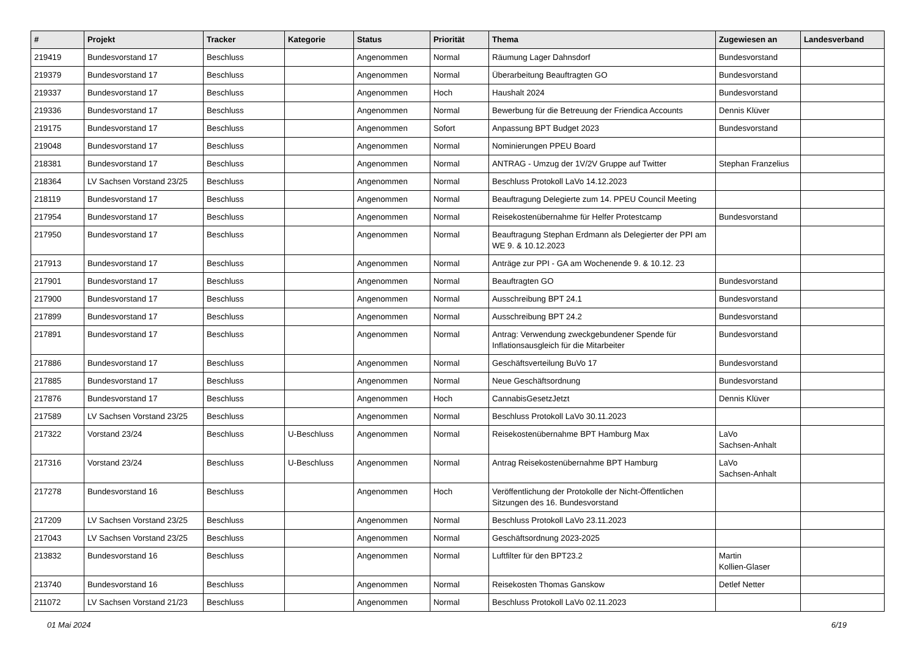| # | Projekt | Tracker | Kategorie | Status | Priorität | Thema | Zugewiesen an | Landesverband |
| --- | --- | --- | --- | --- | --- | --- | --- | --- |
| 219419 | Bundesvorstand 17 | Beschluss | | Angenommen | Normal | Räumung Lager Dahnsdorf | Bundesvorstand | |
| 219379 | Bundesvorstand 17 | Beschluss | | Angenommen | Normal | Überarbeitung Beauftragten GO | Bundesvorstand | |
| 219337 | Bundesvorstand 17 | Beschluss | | Angenommen | Hoch | Haushalt 2024 | Bundesvorstand | |
| 219336 | Bundesvorstand 17 | Beschluss | | Angenommen | Normal | Bewerbung für die Betreuung der Friendica Accounts | Dennis Klüver | |
| 219175 | Bundesvorstand 17 | Beschluss | | Angenommen | Sofort | Anpassung BPT Budget 2023 | Bundesvorstand | |
| 219048 | Bundesvorstand 17 | Beschluss | | Angenommen | Normal | Nominierungen PPEU Board | | |
| 218381 | Bundesvorstand 17 | Beschluss | | Angenommen | Normal | ANTRAG - Umzug der 1V/2V Gruppe auf Twitter | Stephan Franzelius | |
| 218364 | LV Sachsen Vorstand 23/25 | Beschluss | | Angenommen | Normal | Beschluss Protokoll LaVo 14.12.2023 | | |
| 218119 | Bundesvorstand 17 | Beschluss | | Angenommen | Normal | Beauftragung Delegierte zum 14. PPEU Council Meeting | | |
| 217954 | Bundesvorstand 17 | Beschluss | | Angenommen | Normal | Reisekostenübernahme für Helfer Protestcamp | Bundesvorstand | |
| 217950 | Bundesvorstand 17 | Beschluss | | Angenommen | Normal | Beauftragung Stephan Erdmann als Delegierter der PPI am WE 9. & 10.12.2023 | | |
| 217913 | Bundesvorstand 17 | Beschluss | | Angenommen | Normal | Anträge zur PPI - GA am Wochenende 9. & 10.12. 23 | | |
| 217901 | Bundesvorstand 17 | Beschluss | | Angenommen | Normal | Beauftragten GO | Bundesvorstand | |
| 217900 | Bundesvorstand 17 | Beschluss | | Angenommen | Normal | Ausschreibung BPT 24.1 | Bundesvorstand | |
| 217899 | Bundesvorstand 17 | Beschluss | | Angenommen | Normal | Ausschreibung BPT 24.2 | Bundesvorstand | |
| 217891 | Bundesvorstand 17 | Beschluss | | Angenommen | Normal | Antrag: Verwendung zweckgebundener Spende für Inflationsausgleich für die Mitarbeiter | Bundesvorstand | |
| 217886 | Bundesvorstand 17 | Beschluss | | Angenommen | Normal | Geschäftsverteilung BuVo 17 | Bundesvorstand | |
| 217885 | Bundesvorstand 17 | Beschluss | | Angenommen | Normal | Neue Geschäftsordnung | Bundesvorstand | |
| 217876 | Bundesvorstand 17 | Beschluss | | Angenommen | Hoch | CannabisGesetzJetzt | Dennis Klüver | |
| 217589 | LV Sachsen Vorstand 23/25 | Beschluss | | Angenommen | Normal | Beschluss Protokoll LaVo 30.11.2023 | | |
| 217322 | Vorstand 23/24 | Beschluss | U-Beschluss | Angenommen | Normal | Reisekostenübernahme BPT Hamburg Max | LaVo Sachsen-Anhalt | |
| 217316 | Vorstand 23/24 | Beschluss | U-Beschluss | Angenommen | Normal | Antrag Reisekostenübernahme BPT Hamburg | LaVo Sachsen-Anhalt | |
| 217278 | Bundesvorstand 16 | Beschluss | | Angenommen | Hoch | Veröffentlichung der Protokolle der Nicht-Öffentlichen Sitzungen des 16. Bundesvorstand | | |
| 217209 | LV Sachsen Vorstand 23/25 | Beschluss | | Angenommen | Normal | Beschluss Protokoll LaVo 23.11.2023 | | |
| 217043 | LV Sachsen Vorstand 23/25 | Beschluss | | Angenommen | Normal | Geschäftsordnung 2023-2025 | | |
| 213832 | Bundesvorstand 16 | Beschluss | | Angenommen | Normal | Luftfilter für den BPT23.2 | Martin Kollien-Glaser | |
| 213740 | Bundesvorstand 16 | Beschluss | | Angenommen | Normal | Reisekosten Thomas Ganskow | Detlef Netter | |
| 211072 | LV Sachsen Vorstand 21/23 | Beschluss | | Angenommen | Normal | Beschluss Protokoll LaVo 02.11.2023 | | |
01 Mai 2024 6/19